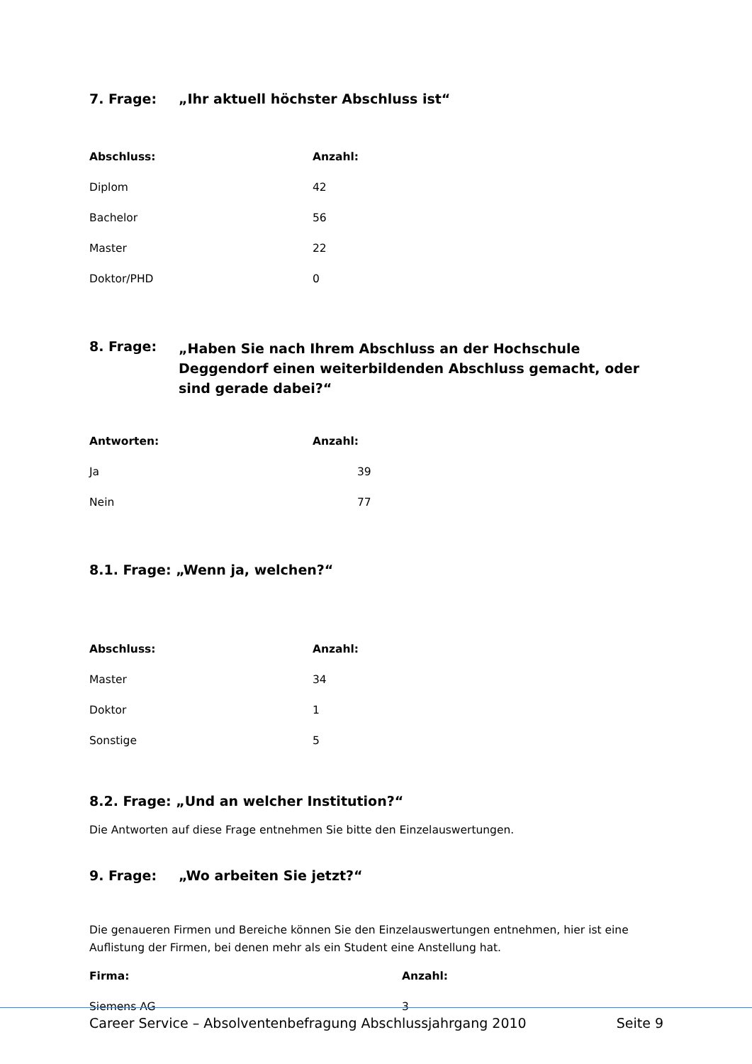7. Frage: „Ihr aktuell höchster Abschluss ist“
| Abschluss: | Anzahl: |
| --- | --- |
| Diplom | 42 |
| Bachelor | 56 |
| Master | 22 |
| Doktor/PHD | 0 |
8. Frage: „Haben Sie nach Ihrem Abschluss an der Hochschule Deggendorf einen weiterbildenden Abschluss gemacht, oder sind gerade dabei?“
| Antworten: | Anzahl: |
| --- | --- |
| Ja | 39 |
| Nein | 77 |
8.1. Frage: „Wenn ja, welchen?“
| Abschluss: | Anzahl: |
| --- | --- |
| Master | 34 |
| Doktor | 1 |
| Sonstige | 5 |
8.2. Frage: „Und an welcher Institution?“
Die Antworten auf diese Frage entnehmen Sie bitte den Einzelauswertungen.
9. Frage: „Wo arbeiten Sie jetzt?“
Die genaueren Firmen und Bereiche können Sie den Einzelauswertungen entnehmen, hier ist eine Auflistung der Firmen, bei denen mehr als ein Student eine Anstellung hat.
| Firma: | Anzahl: |
| --- | --- |
| Siemens AG | 3 |
Career Service – Absolventenbefragung Abschlussjahrgang 2010 Seite 9